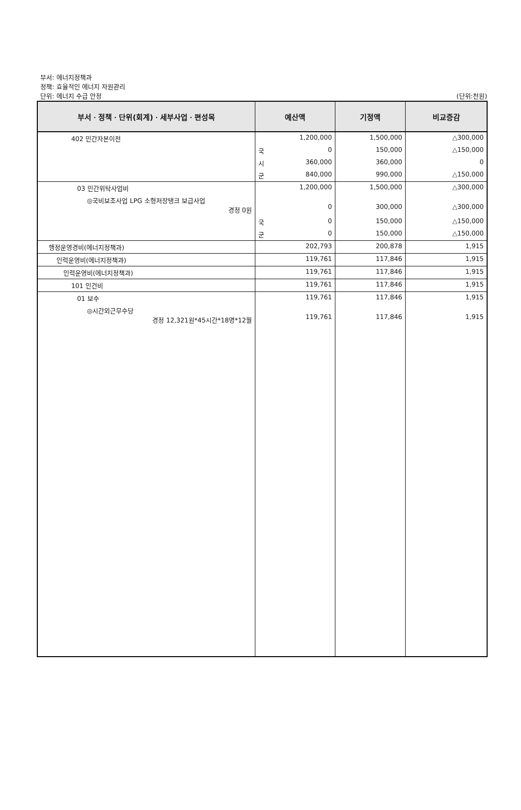부서: 에너지정책과
정책: 효율적인 에너지 자원관리
단위: 에너지 수급 안정 (단위:천원)
| 부서ㆍ정책ㆍ단위(회계)ㆍ세부사업ㆍ편성목 | 예산액 | 기정액 | 비교증감 |
| --- | --- | --- | --- |
| 402 민간자본이전 | 1,200,000 | 1,500,000 | △300,000 |
| | 국 0 | 150,000 | △150,000 |
| | 시 360,000 | 360,000 | 0 |
| | 군 840,000 | 990,000 | △150,000 |
| 03 민간위탁사업비 | 1,200,000 | 1,500,000 | △300,000 |
| ◎국비보조사업 LPG 소형저장탱크 보급사업 경정 0원 | 0 | 300,000 | △300,000 |
| | 국 0 | 150,000 | △150,000 |
| | 군 0 | 150,000 | △150,000 |
| 행정운영경비(에너지정책과) | 202,793 | 200,878 | 1,915 |
| 인력운영비(에너지정책과) | 119,761 | 117,846 | 1,915 |
| 인력운영비(에너지정책과) | 119,761 | 117,846 | 1,915 |
| 101 인건비 | 119,761 | 117,846 | 1,915 |
| 01 보수 | 119,761 | 117,846 | 1,915 |
| ◎시간외근무수당 경정 12,321원*45시간*18명*12월 | 119,761 | 117,846 | 1,915 |